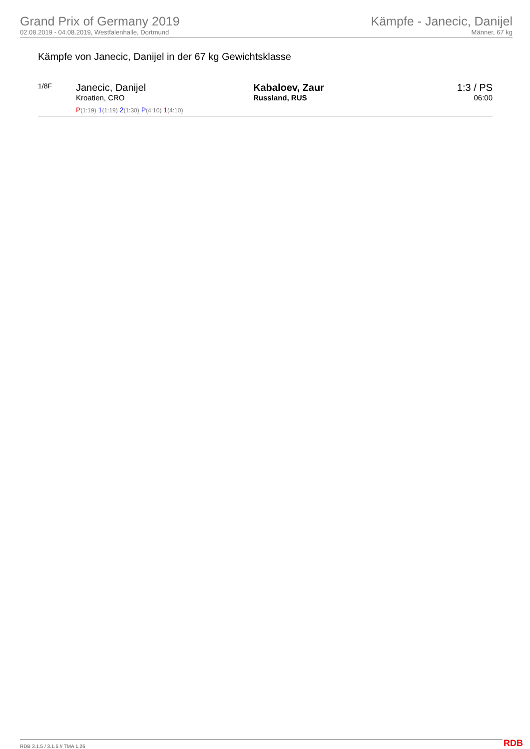Grand Prix of Germany 2019
02.08.2019 - 04.08.2019, Westfalenhalle, Dortmund
Kämpfe - Janecic, Danijel
Männer, 67 kg
Kämpfe von Janecic, Danijel in der 67 kg Gewichtsklasse
| 1/8F | Janecic, Danijel Kroatien, CRO P (1:19) 1 (1:19) 2 (1:30) P (4:10) 1 (4:10) | Kabaloev, Zaur Russland, RUS | 1:3 / PS 06:00 |
RDB 3.1.5 / 3.1.5 // TMA 1.26 RDB